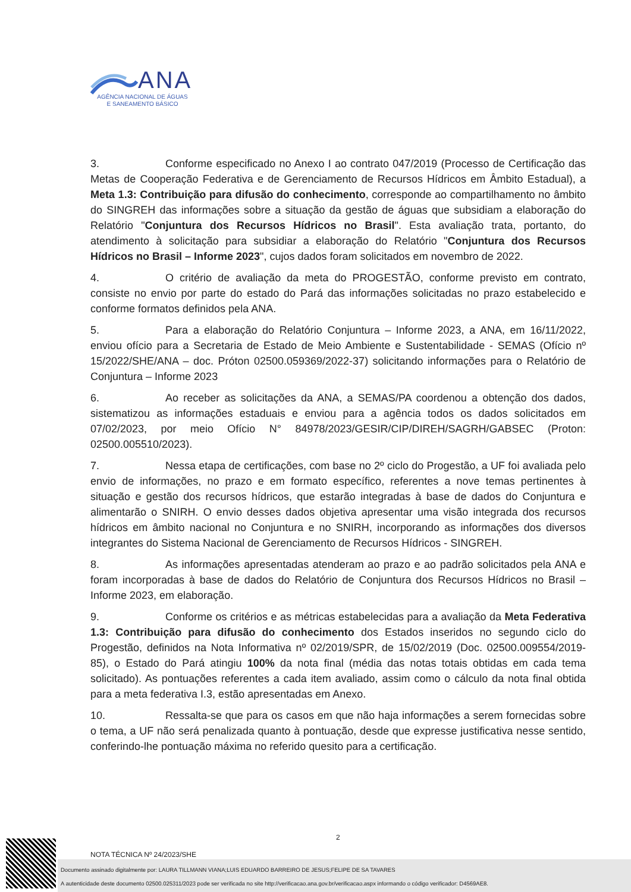ANA
AGÊNCIA NACIONAL DE ÁGUAS
E SANEAMENTO BÁSICO
3. Conforme especificado no Anexo I ao contrato 047/2019 (Processo de Certificação das Metas de Cooperação Federativa e de Gerenciamento de Recursos Hídricos em Âmbito Estadual), a Meta 1.3: Contribuição para difusão do conhecimento, corresponde ao compartilhamento no âmbito do SINGREH das informações sobre a situação da gestão de águas que subsidiam a elaboração do Relatório "Conjuntura dos Recursos Hídricos no Brasil". Esta avaliação trata, portanto, do atendimento à solicitação para subsidiar a elaboração do Relatório "Conjuntura dos Recursos Hídricos no Brasil – Informe 2023", cujos dados foram solicitados em novembro de 2022.
4. O critério de avaliação da meta do PROGESTÃO, conforme previsto em contrato, consiste no envio por parte do estado do Pará das informações solicitadas no prazo estabelecido e conforme formatos definidos pela ANA.
5. Para a elaboração do Relatório Conjuntura – Informe 2023, a ANA, em 16/11/2022, enviou ofício para a Secretaria de Estado de Meio Ambiente e Sustentabilidade - SEMAS (Ofício nº 15/2022/SHE/ANA – doc. Próton 02500.059369/2022-37) solicitando informações para o Relatório de Conjuntura – Informe 2023
6. Ao receber as solicitações da ANA, a SEMAS/PA coordenou a obtenção dos dados, sistematizou as informações estaduais e enviou para a agência todos os dados solicitados em 07/02/2023, por meio Ofício N° 84978/2023/GESIR/CIP/DIREH/SAGRH/GABSEC (Proton: 02500.005510/2023).
7. Nessa etapa de certificações, com base no 2º ciclo do Progestão, a UF foi avaliada pelo envio de informações, no prazo e em formato específico, referentes a nove temas pertinentes à situação e gestão dos recursos hídricos, que estarão integradas à base de dados do Conjuntura e alimentarão o SNIRH. O envio desses dados objetiva apresentar uma visão integrada dos recursos hídricos em âmbito nacional no Conjuntura e no SNIRH, incorporando as informações dos diversos integrantes do Sistema Nacional de Gerenciamento de Recursos Hídricos - SINGREH.
8. As informações apresentadas atenderam ao prazo e ao padrão solicitados pela ANA e foram incorporadas à base de dados do Relatório de Conjuntura dos Recursos Hídricos no Brasil – Informe 2023, em elaboração.
9. Conforme os critérios e as métricas estabelecidas para a avaliação da Meta Federativa 1.3: Contribuição para difusão do conhecimento dos Estados inseridos no segundo ciclo do Progestão, definidos na Nota Informativa nº 02/2019/SPR, de 15/02/2019 (Doc. 02500.009554/2019-85), o Estado do Pará atingiu 100% da nota final (média das notas totais obtidas em cada tema solicitado). As pontuações referentes a cada item avaliado, assim como o cálculo da nota final obtida para a meta federativa I.3, estão apresentadas em Anexo.
10. Ressalta-se que para os casos em que não haja informações a serem fornecidas sobre o tema, a UF não será penalizada quanto à pontuação, desde que expresse justificativa nesse sentido, conferindo-lhe pontuação máxima no referido quesito para a certificação.
2
NOTA TÉCNICA Nº 24/2023/SHE
Documento assinado digitalmente por: LAURA TILLMANN VIANA;LUIS EDUARDO BARREIRO DE JESUS;FELIPE DE SA TAVARES
A autenticidade deste documento 02500.025311/2023 pode ser verificada no site http://verificacao.ana.gov.br/verificacao.aspx informando o código verificador: D4569AE8.